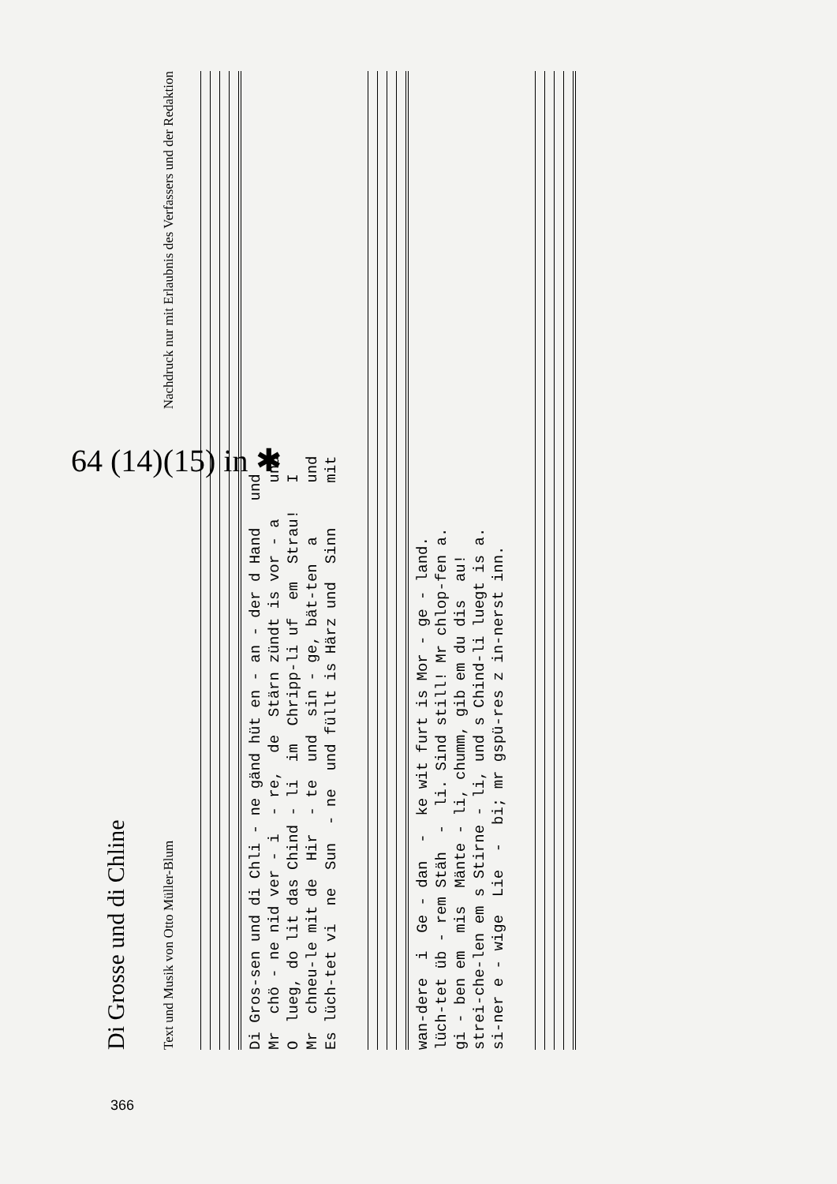Di Grosse und di Chline
Text und Musik von Otto Müller-Blum Nachdruck nur mit Erlaubnis des Verfassers und der Redaktion
Di Gros-sen und di Chli - ne gänd hüt en - an - der d Hand und Mr chö - ne nid ver - i - re, de Stärn zündt is vor - a und O lueg, do lit das Chind - li im Chripp-li uf em Strau! I Mr chneu-le mit de Hir - te und sin - ge, bät-ten a und Es lüch-tet vi ne Sun - ne und füllt is Härz und Sinn mit
wan-dere i Ge - dan - ke wit furt is Mor - ge - land. lüch-tet üb - rem Stäh - li. Sind still! Mr chlop-fen a. gi - ben em mis Mänte - li, chumm, gib em du dis au! strei-che-len em s Stirne - li, und s Chind-li luegt is a. si-ner e - wige Lie - bi; mr gspü-res z in-nerst inn.
64 (14)(15) in ✱
366